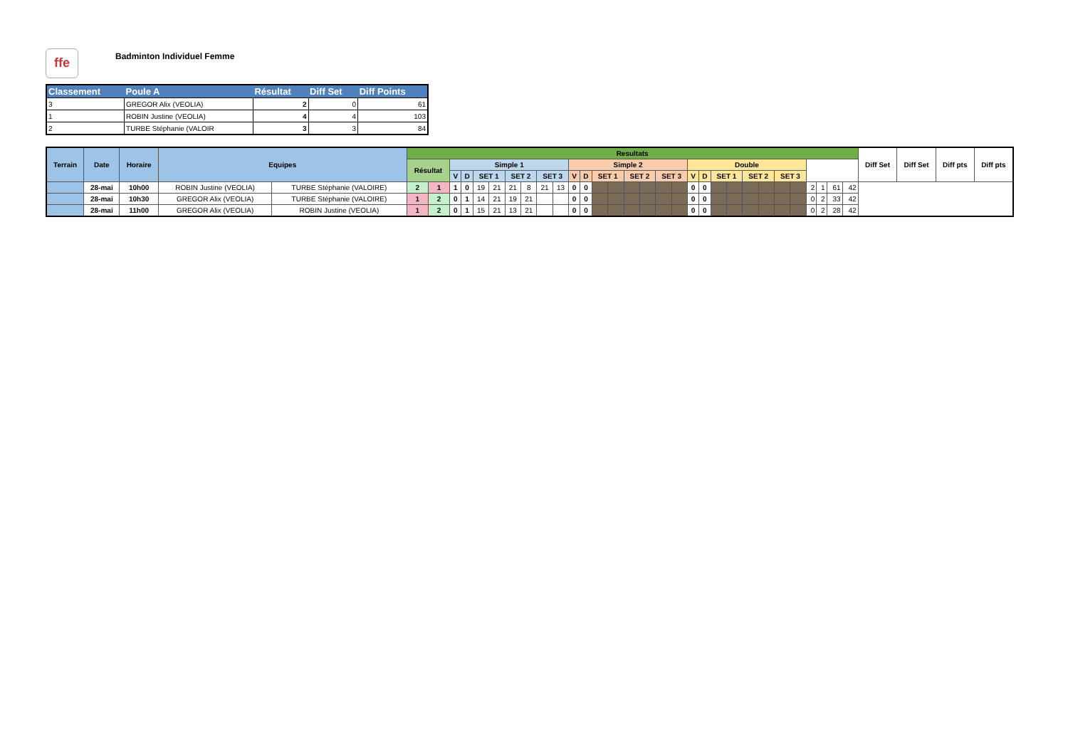ffe
Badminton Individuel Femme
| Classement | Poule A | Résultat | Diff Set | Diff Points |
| --- | --- | --- | --- | --- |
| 3 | GREGOR Alix (VEOLIA) | 2 | 0 | 61 |
| 1 | ROBIN Justine (VEOLIA) | 4 | 4 | 103 |
| 2 | TURBE Stéphanie (VALOIR | 3 | 3 | 84 |
| Terrain | Date | Horaire | Equipes | | Resultats | | | | | | | | | | | | | | | | | | | | | | | | | | | | | | Diff Set | Diff Set | Diff pts | Diff pts |
| --- | --- | --- | --- | --- | --- | --- | --- | --- | --- | --- | --- | --- | --- | --- | --- | --- | --- | --- | --- | --- | --- | --- | --- | --- | --- | --- | --- | --- | --- | --- | --- | --- | --- | --- | --- | --- | --- | --- |
| | | | | | Résultat | | Simple 1 | | | | | | | | Simple 2 | | | | | | | | Double | | | | | | | | | | | | | | | |
| | | | | | | | V | D | SET 1 | | SET 2 | | SET 3 | | V | D | SET 1 | | SET 2 | | SET 3 | | V | D | SET 1 | | SET 2 | | SET 3 | | | | | | | | | |
| | 28-mai | 10h00 | ROBIN Justine (VEOLIA) | TURBE Stéphanie (VALOIRE) | 2 | 1 | 1 | 0 | 19 | 21 | 21 | 8 | 21 | 13 | 0 | 0 | | | | | | | 0 | 0 | | | | | | | 2 | 1 | 61 | 42 | | | | |
| | 28-mai | 10h30 | GREGOR Alix (VEOLIA) | TURBE Stéphanie (VALOIRE) | 1 | 2 | 0 | 1 | 14 | 21 | 19 | 21 | | | 0 | 0 | | | | | | | 0 | 0 | | | | | | | 0 | 2 | 33 | 42 | | | | |
| | 28-mai | 11h00 | GREGOR Alix (VEOLIA) | ROBIN Justine (VEOLIA) | 1 | 2 | 0 | 1 | 15 | 21 | 13 | 21 | | | 0 | 0 | | | | | | | 0 | 0 | | | | | | | 0 | 2 | 28 | 42 | | | | |